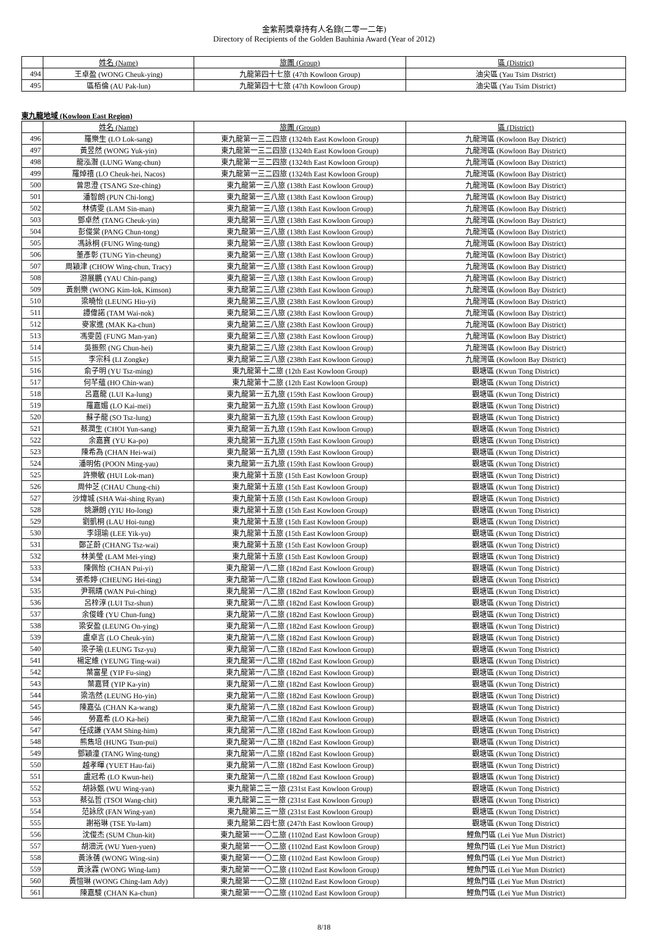金紫荊獎章持有人名錄(二零一二年)
Directory of Recipients of the Golden Bauhinia Award (Year of 2012)
| | 姓名 (Name) | 旅團 (Group) | 區 (District) |
| 494 | 王卓盈 (WONG Cheuk-ying) | 九龍第四十七旅 (47th Kowloon Group) | 油尖區 (Yau Tsim District) |
| 495 | 區栢倫 (AU Pak-lun) | 九龍第四十七旅 (47th Kowloon Group) | 油尖區 (Yau Tsim District) |
東九龍地域 (Kowloon East Region)
| | 姓名 (Name) | 旅團 (Group) | 區 (District) |
| 496 | 羅樂生 (LO Lok-sang) | 東九龍第一三二四旅 (1324th East Kowloon Group) | 九龍灣區 (Kowloon Bay District) |
| 497 | 黃昱然 (WONG Yuk-yin) | 東九龍第一三二四旅 (1324th East Kowloon Group) | 九龍灣區 (Kowloon Bay District) |
| 498 | 龍泓潪 (LUNG Wang-chun) | 東九龍第一三二四旅 (1324th East Kowloon Group) | 九龍灣區 (Kowloon Bay District) |
| 499 | 羅焯禧 (LO Cheuk-hei, Nacos) | 東九龍第一三二四旅 (1324th East Kowloon Group) | 九龍灣區 (Kowloon Bay District) |
| 500 | 曾思澄 (TSANG Sze-ching) | 東九龍第一三八旅 (138th East Kowloon Group) | 九龍灣區 (Kowloon Bay District) |
| 501 | 潘智朗 (PUN Chi-long) | 東九龍第一三八旅 (138th East Kowloon Group) | 九龍灣區 (Kowloon Bay District) |
| 502 | 林倩雯 (LAM Sin-man) | 東九龍第一三八旅 (138th East Kowloon Group) | 九龍灣區 (Kowloon Bay District) |
| 503 | 鄧卓然 (TANG Cheuk-yin) | 東九龍第一三八旅 (138th East Kowloon Group) | 九龍灣區 (Kowloon Bay District) |
| 504 | 彭俊棠 (PANG Chun-tong) | 東九龍第一三八旅 (138th East Kowloon Group) | 九龍灣區 (Kowloon Bay District) |
| 505 | 馮詠桐 (FUNG Wing-tung) | 東九龍第一三八旅 (138th East Kowloon Group) | 九龍灣區 (Kowloon Bay District) |
| 506 | 董彥彰 (TUNG Yin-cheung) | 東九龍第一三八旅 (138th East Kowloon Group) | 九龍灣區 (Kowloon Bay District) |
| 507 | 周穎津 (CHOW Wing-chun, Tracy) | 東九龍第一三八旅 (138th East Kowloon Group) | 九龍灣區 (Kowloon Bay District) |
| 508 | 游展鵬 (YAU Chin-pang) | 東九龍第一三八旅 (138th East Kowloon Group) | 九龍灣區 (Kowloon Bay District) |
| 509 | 黃劍樂 (WONG Kim-lok, Kimson) | 東九龍第二三八旅 (238th East Kowloon Group) | 九龍灣區 (Kowloon Bay District) |
| 510 | 梁曉怡 (LEUNG Hiu-yi) | 東九龍第二三八旅 (238th East Kowloon Group) | 九龍灣區 (Kowloon Bay District) |
| 511 | 譚偉諾 (TAM Wai-nok) | 東九龍第二三八旅 (238th East Kowloon Group) | 九龍灣區 (Kowloon Bay District) |
| 512 | 麥家進 (MAK Ka-chun) | 東九龍第二三八旅 (238th East Kowloon Group) | 九龍灣區 (Kowloon Bay District) |
| 513 | 馮雯茵 (FUNG Man-yan) | 東九龍第二三八旅 (238th East Kowloon Group) | 九龍灣區 (Kowloon Bay District) |
| 514 | 吳振熙 (NG Chun-hei) | 東九龍第二三八旅 (238th East Kowloon Group) | 九龍灣區 (Kowloon Bay District) |
| 515 | 李宗科 (LI Zongke) | 東九龍第二三八旅 (238th East Kowloon Group) | 九龍灣區 (Kowloon Bay District) |
| 516 | 俞子明 (YU Tsz-ming) | 東九龍第十二旅 (12th East Kowloon Group) | 觀塘區 (Kwun Tong District) |
| 517 | 何芊蘊 (HO Chin-wan) | 東九龍第十二旅 (12th East Kowloon Group) | 觀塘區 (Kwun Tong District) |
| 518 | 呂嘉龍 (LUI Ka-lung) | 東九龍第一五九旅 (159th East Kowloon Group) | 觀塘區 (Kwun Tong District) |
| 519 | 羅嘉媚 (LO Kai-mei) | 東九龍第一五九旅 (159th East Kowloon Group) | 觀塘區 (Kwun Tong District) |
| 520 | 蘇子龍 (SO Tsz-lung) | 東九龍第一五九旅 (159th East Kowloon Group) | 觀塘區 (Kwun Tong District) |
| 521 | 蔡潤生 (CHOI Yun-sang) | 東九龍第一五九旅 (159th East Kowloon Group) | 觀塘區 (Kwun Tong District) |
| 522 | 余嘉寶 (YU Ka-po) | 東九龍第一五九旅 (159th East Kowloon Group) | 觀塘區 (Kwun Tong District) |
| 523 | 陳希為 (CHAN Hei-wai) | 東九龍第一五九旅 (159th East Kowloon Group) | 觀塘區 (Kwun Tong District) |
| 524 | 潘明佑 (POON Ming-yau) | 東九龍第一五九旅 (159th East Kowloon Group) | 觀塘區 (Kwun Tong District) |
| 525 | 許樂敏 (HUI Lok-man) | 東九龍第十五旅 (15th East Kowloon Group) | 觀塘區 (Kwun Tong District) |
| 526 | 周仲芝 (CHAU Chung-chi) | 東九龍第十五旅 (15th East Kowloon Group) | 觀塘區 (Kwun Tong District) |
| 527 | 沙煒城 (SHA Wai-shing Ryan) | 東九龍第十五旅 (15th East Kowloon Group) | 觀塘區 (Kwun Tong District) |
| 528 | 姚灝朗 (YIU Ho-long) | 東九龍第十五旅 (15th East Kowloon Group) | 觀塘區 (Kwun Tong District) |
| 529 | 劉凱桐 (LAU Hoi-tung) | 東九龍第十五旅 (15th East Kowloon Group) | 觀塘區 (Kwun Tong District) |
| 530 | 李翊瑜 (LEE Yik-yu) | 東九龍第十五旅 (15th East Kowloon Group) | 觀塘區 (Kwun Tong District) |
| 531 | 鄭芷蔚 (CHANG Tsz-wai) | 東九龍第十五旅 (15th East Kowloon Group) | 觀塘區 (Kwun Tong District) |
| 532 | 林美瑩 (LAM Mei-ying) | 東九龍第十五旅 (15th East Kowloon Group) | 觀塘區 (Kwun Tong District) |
| 533 | 陳佩怡 (CHAN Pui-yi) | 東九龍第一八二旅 (182nd East Kowloon Group) | 觀塘區 (Kwun Tong District) |
| 534 | 張希婷 (CHEUNG Hei-ting) | 東九龍第一八二旅 (182nd East Kowloon Group) | 觀塘區 (Kwun Tong District) |
| 535 | 尹珮晴 (WAN Pui-ching) | 東九龍第一八二旅 (182nd East Kowloon Group) | 觀塘區 (Kwun Tong District) |
| 536 | 呂梓淳 (LUI Tsz-shun) | 東九龍第一八二旅 (182nd East Kowloon Group) | 觀塘區 (Kwun Tong District) |
| 537 | 余俊峰 (YU Chun-fung) | 東九龍第一八二旅 (182nd East Kowloon Group) | 觀塘區 (Kwun Tong District) |
| 538 | 梁安盈 (LEUNG On-ying) | 東九龍第一八二旅 (182nd East Kowloon Group) | 觀塘區 (Kwun Tong District) |
| 539 | 盧卓言 (LO Cheuk-yin) | 東九龍第一八二旅 (182nd East Kowloon Group) | 觀塘區 (Kwun Tong District) |
| 540 | 梁子瑜 (LEUNG Tsz-yu) | 東九龍第一八二旅 (182nd East Kowloon Group) | 觀塘區 (Kwun Tong District) |
| 541 | 楊定維 (YEUNG Ting-wai) | 東九龍第一八二旅 (182nd East Kowloon Group) | 觀塘區 (Kwun Tong District) |
| 542 | 葉富星 (YIP Fu-sing) | 東九龍第一八二旅 (182nd East Kowloon Group) | 觀塘區 (Kwun Tong District) |
| 543 | 葉嘉賢 (YIP Ka-yin) | 東九龍第一八二旅 (182nd East Kowloon Group) | 觀塘區 (Kwun Tong District) |
| 544 | 梁浩然 (LEUNG Ho-yin) | 東九龍第一八二旅 (182nd East Kowloon Group) | 觀塘區 (Kwun Tong District) |
| 545 | 陳嘉弘 (CHAN Ka-wang) | 東九龍第一八二旅 (182nd East Kowloon Group) | 觀塘區 (Kwun Tong District) |
| 546 | 勞嘉希 (LO Ka-hei) | 東九龍第一八二旅 (182nd East Kowloon Group) | 觀塘區 (Kwun Tong District) |
| 547 | 任成謙 (YAM Shing-him) | 東九龍第一八二旅 (182nd East Kowloon Group) | 觀塘區 (Kwun Tong District) |
| 548 | 熊雋培 (HUNG Tsun-pui) | 東九龍第一八二旅 (182nd East Kowloon Group) | 觀塘區 (Kwun Tong District) |
| 549 | 鄧穎潼 (TANG Wing-tung) | 東九龍第一八二旅 (182nd East Kowloon Group) | 觀塘區 (Kwun Tong District) |
| 550 | 越孝暉 (YUET Hau-fai) | 東九龍第一八二旅 (182nd East Kowloon Group) | 觀塘區 (Kwun Tong District) |
| 551 | 盧冠希 (LO Kwun-hei) | 東九龍第一八二旅 (182nd East Kowloon Group) | 觀塘區 (Kwun Tong District) |
| 552 | 胡詠甄 (WU Wing-yan) | 東九龍第二三一旅 (231st East Kowloon Group) | 觀塘區 (Kwun Tong District) |
| 553 | 蔡弘哲 (TSOI Wang-chit) | 東九龍第二三一旅 (231st East Kowloon Group) | 觀塘區 (Kwun Tong District) |
| 554 | 范詠欣 (FAN Wing-yan) | 東九龍第二三一旅 (231st East Kowloon Group) | 觀塘區 (Kwun Tong District) |
| 555 | 謝裕琳 (TSE Yu-lam) | 東九龍第二四七旅 (247th East Kowloon Group) | 觀塘區 (Kwun Tong District) |
| 556 | 沈俊杰 (SUM Chun-kit) | 東九龍第一一〇二旅 (1102nd East Kowloon Group) | 鯉魚門區 (Lei Yue Mun District) |
| 557 | 胡沺沅 (WU Yuen-yuen) | 東九龍第一一〇二旅 (1102nd East Kowloon Group) | 鯉魚門區 (Lei Yue Mun District) |
| 558 | 黃泳蒨 (WONG Wing-sin) | 東九龍第一一〇二旅 (1102nd East Kowloon Group) | 鯉魚門區 (Lei Yue Mun District) |
| 559 | 黃泳霖 (WONG Wing-lam) | 東九龍第一一〇二旅 (1102nd East Kowloon Group) | 鯉魚門區 (Lei Yue Mun District) |
| 560 | 黃愷琳 (WONG Ching-lam Ady) | 東九龍第一一〇二旅 (1102nd East Kowloon Group) | 鯉魚門區 (Lei Yue Mun District) |
| 561 | 陳嘉駿 (CHAN Ka-chun) | 東九龍第一一〇二旅 (1102nd East Kowloon Group) | 鯉魚門區 (Lei Yue Mun District) |
8/18